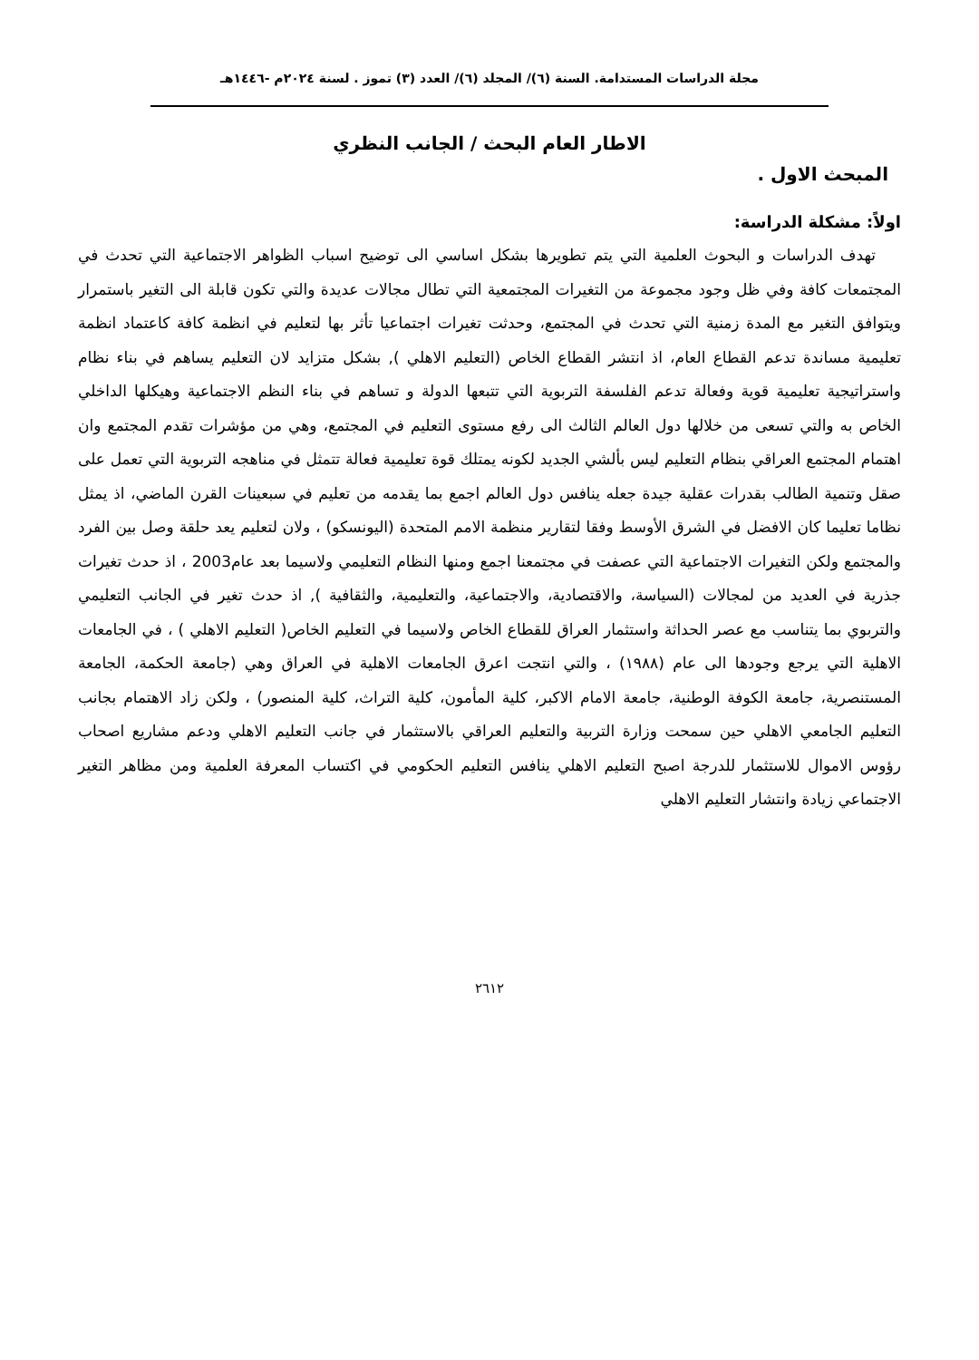مجلة الدراسات المستدامة. السنة (٦)/ المجلد (٦)/ العدد (٣) تموز . لسنة ٢٠٢٤م -١٤٤٦هـ
الاطار العام البحث / الجانب النظري
المبحث الاول .
اولاً: مشكلة الدراسة:
تهدف الدراسات و البحوث العلمية التي يتم تطويرها بشكل اساسي الى توضيح اسباب الظواهر الاجتماعية التي تحدث في المجتمعات كافة وفي ظل وجود مجموعة من التغيرات المجتمعية التي تطال مجالات عديدة والتي تكون قابلة الى التغير باستمرار ويتوافق التغير مع المدة زمنية التي تحدث في المجتمع، وحدثت تغيرات اجتماعيا تأثر بها لتعليم في انظمة كافة كاعتماد انظمة تعليمية مساندة تدعم القطاع العام، اذ انتشر القطاع الخاص (التعليم الاهلي ), بشكل متزايد لان التعليم يساهم في بناء نظام واستراتيجية تعليمية قوية وفعالة تدعم الفلسفة التربوية التي تتبعها الدولة و تساهم في بناء النظم الاجتماعية وهيكلها الداخلي الخاص به والتي تسعى من خلالها دول العالم الثالث الى رفع مستوى التعليم في المجتمع، وهي من مؤشرات تقدم المجتمع وان اهتمام المجتمع العراقي بنظام التعليم ليس بألشي الجديد لكونه يمتلك قوة تعليمية فعالة تتمثل في مناهجه التربوية التي تعمل على صقل وتنمية الطالب بقدرات عقلية جيدة جعله ينافس دول العالم اجمع بما يقدمه من تعليم في سبعينات القرن الماضي، اذ يمثل نظاما تعليما كان الافضل في الشرق الأوسط وفقا لتقارير منظمة الامم المتحدة (اليونسكو) ، ولان لتعليم يعد حلقة وصل بين الفرد والمجتمع ولكن التغيرات الاجتماعية التي عصفت في مجتمعنا اجمع ومنها النظام التعليمي ولاسيما بعد عام2003 ، اذ حدث تغيرات جذرية في العديد من لمجالات (السياسة، والاقتصادية، والاجتماعية، والتعليمية، والثقافية ), اذ حدث تغير في الجانب التعليمي والتربوي بما يتناسب مع عصر الحداثة واستثمار العراق للقطاع الخاص ولاسيما في التعليم الخاص( التعليم الاهلي ) ، في الجامعات الاهلية التي يرجع وجودها الى عام (١٩٨٨) ، والتي انتجت اعرق الجامعات الاهلية في العراق وهي (جامعة الحكمة، الجامعة المستنصرية، جامعة الكوفة الوطنية، جامعة الامام الاكبر، كلية المأمون، كلية التراث، كلية المنصور) ، ولكن زاد الاهتمام بجانب التعليم الجامعي الاهلي حين سمحت وزارة التربية والتعليم العراقي بالاستثمار في جانب التعليم الاهلي ودعم مشاريع اصحاب رؤوس الاموال للاستثمار للدرجة اصبح التعليم الاهلي ينافس التعليم الحكومي في اكتساب المعرفة العلمية ومن مظاهر التغير الاجتماعي زيادة وانتشار التعليم الاهلي
٢٦١٢